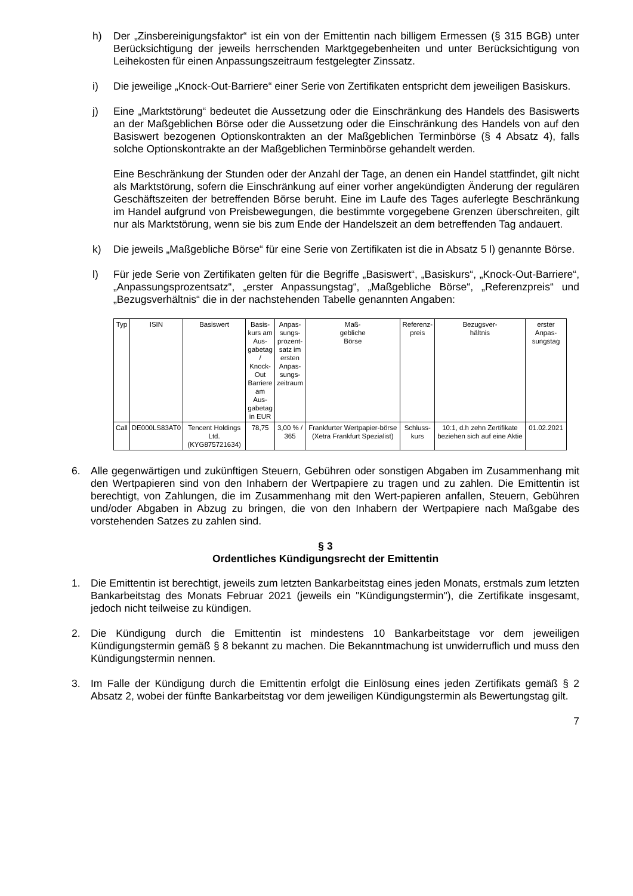h) Der „Zinsbereinigungsfaktor“ ist ein von der Emittentin nach billigem Ermessen (§ 315 BGB) unter Berücksichtigung der jeweils herrschenden Marktgegebenheiten und unter Berücksichtigung von Leihekosten für einen Anpassungszeitraum festgelegter Zinssatz.
i) Die jeweilige „Knock-Out-Barriere“ einer Serie von Zertifikaten entspricht dem jeweiligen Basiskurs.
j) Eine „Marktstörung“ bedeutet die Aussetzung oder die Einschränkung des Handels des Basiswerts an der Maßgeblichen Börse oder die Aussetzung oder die Einschränkung des Handels von auf den Basiswert bezogenen Optionskontrakten an der Maßgeblichen Terminbörse (§ 4 Absatz 4), falls solche Optionskontrakte an der Maßgeblichen Terminbörse gehandelt werden.
Eine Beschränkung der Stunden oder der Anzahl der Tage, an denen ein Handel stattfindet, gilt nicht als Marktstörung, sofern die Einschränkung auf einer vorher angekündigten Änderung der regulären Geschäftszeiten der betreffenden Börse beruht. Eine im Laufe des Tages auferlegte Beschränkung im Handel aufgrund von Preisbewegungen, die bestimmte vorgegebene Grenzen überschreiten, gilt nur als Marktstörung, wenn sie bis zum Ende der Handelszeit an dem betreffenden Tag andauert.
k) Die jeweils „Maßgebliche Börse“ für eine Serie von Zertifikaten ist die in Absatz 5 l) genannte Börse.
l) Für jede Serie von Zertifikaten gelten für die Begriffe „Basiswert“, „Basiskurs“, „Knock-Out-Barriere“, „Anpassungsprozentsatz“, „erster Anpassungstag“, „Maßgebliche Börse“, „Referenzpreis“ und „Bezugsverhältnis“ die in der nachstehenden Tabelle genannten Angaben:
| Typ | ISIN | Basiswert | Basis- kurs am Aus- gabetag / Knock- Out Barriere am Aus- gabetag in EUR | Anpas- sungs- prozent- satz im ersten Anpas- sungs- zeitraum | Maß- gebliche Börse | Referenz- preis | Bezugsver- hältnis | erster Anpas- sungstag |
| --- | --- | --- | --- | --- | --- | --- | --- | --- |
| Call | DE000LS83AT0 | Tencent Holdings Ltd. (KYG875721634) | 78,75 | 3,00 % / 365 | Frankfurter Wertpapier-börse (Xetra Frankfurt Spezialist) | Schluss- kurs | 10:1, d.h zehn Zertifikate beziehen sich auf eine Aktie | 01.02.2021 |
6. Alle gegenwärtigen und zukünftigen Steuern, Gebühren oder sonstigen Abgaben im Zusammenhang mit den Wertpapieren sind von den Inhabern der Wertpapiere zu tragen und zu zahlen. Die Emittentin ist berechtigt, von Zahlungen, die im Zusammenhang mit den Wert-papieren anfallen, Steuern, Gebühren und/oder Abgaben in Abzug zu bringen, die von den Inhabern der Wertpapiere nach Maßgabe des vorstehenden Satzes zu zahlen sind.
§ 3
Ordentliches Kündigungsrecht der Emittentin
1. Die Emittentin ist berechtigt, jeweils zum letzten Bankarbeitstag eines jeden Monats, erstmals zum letzten Bankarbeitstag des Monats Februar 2021 (jeweils ein "Kündigungstermin"), die Zertifikate insgesamt, jedoch nicht teilweise zu kündigen.
2. Die Kündigung durch die Emittentin ist mindestens 10 Bankarbeitstage vor dem jeweiligen Kündigungstermin gemäß § 8 bekannt zu machen. Die Bekanntmachung ist unwiderruflich und muss den Kündigungstermin nennen.
3. Im Falle der Kündigung durch die Emittentin erfolgt die Einlösung eines jeden Zertifikats gemäß § 2 Absatz 2, wobei der fünfte Bankarbeitstag vor dem jeweiligen Kündigungstermin als Bewertungstag gilt.
7